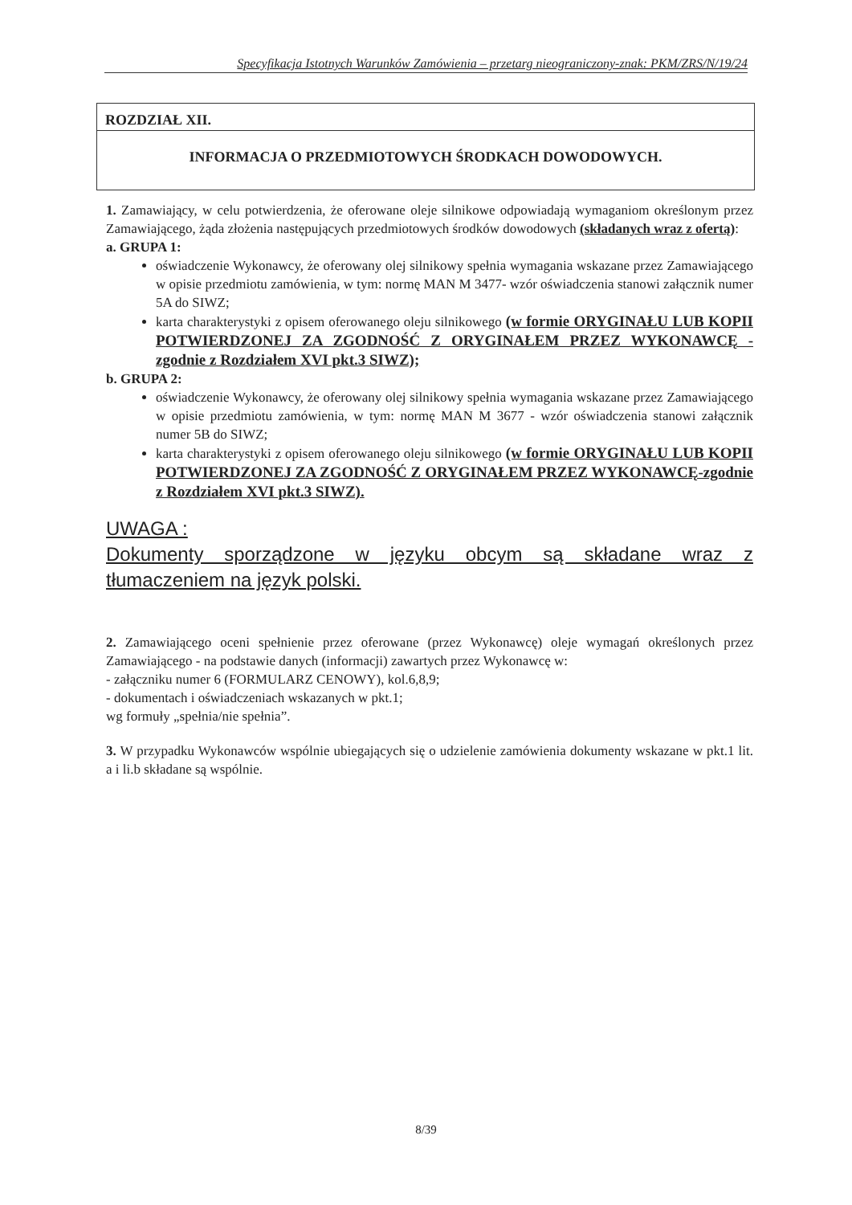Specyfikacja Istotnych Warunków Zamówienia – przetarg nieograniczony-znak: PKM/ZRS/N/19/24
ROZDZIAŁ XII.
INFORMACJA O PRZEDMIOTOWYCH ŚRODKACH DOWODOWYCH.
1. Zamawiający, w celu potwierdzenia, że oferowane oleje silnikowe odpowiadają wymaganiom określonym przez Zamawiającego, żąda złożenia następujących przedmiotowych środków dowodowych (składanych wraz z ofertą):
a. GRUPA 1:
oświadczenie Wykonawcy, że oferowany olej silnikowy spełnia wymagania wskazane przez Zamawiającego w opisie przedmiotu zamówienia, w tym: normę MAN M 3477- wzór oświadczenia stanowi załącznik numer 5A do SIWZ;
karta charakterystyki z opisem oferowanego oleju silnikowego (w formie ORYGINAŁU LUB KOPII POTWIERDZONEJ ZA ZGODNOŚĆ Z ORYGINAŁEM PRZEZ WYKONAWCĘ - zgodnie z Rozdziałem XVI pkt.3 SIWZ);
b. GRUPA 2:
oświadczenie Wykonawcy, że oferowany olej silnikowy spełnia wymagania wskazane przez Zamawiającego w opisie przedmiotu zamówienia, w tym: normę MAN M 3677 - wzór oświadczenia stanowi załącznik numer 5B do SIWZ;
karta charakterystyki z opisem oferowanego oleju silnikowego (w formie ORYGINAŁU LUB KOPII POTWIERDZONEJ ZA ZGODNOŚĆ Z ORYGINAŁEM PRZEZ WYKONAWCĘ-zgodnie z Rozdziałem XVI pkt.3 SIWZ).
UWAGA :
Dokumenty sporządzone w języku obcym są składane wraz z tłumaczeniem na język polski.
2. Zamawiającego oceni spełnienie przez oferowane (przez Wykonawcę) oleje wymagań określonych przez Zamawiającego - na podstawie danych (informacji) zawartych przez Wykonawcę w:
- załączniku numer 6 (FORMULARZ CENOWY), kol.6,8,9;
- dokumentach i oświadczeniach wskazanych w pkt.1;
wg formuły „spełnia/nie spełnia”.
3. W przypadku Wykonawców wspólnie ubiegających się o udzielenie zamówienia dokumenty wskazane w pkt.1 lit. a i li.b składane są wspólnie.
8/39